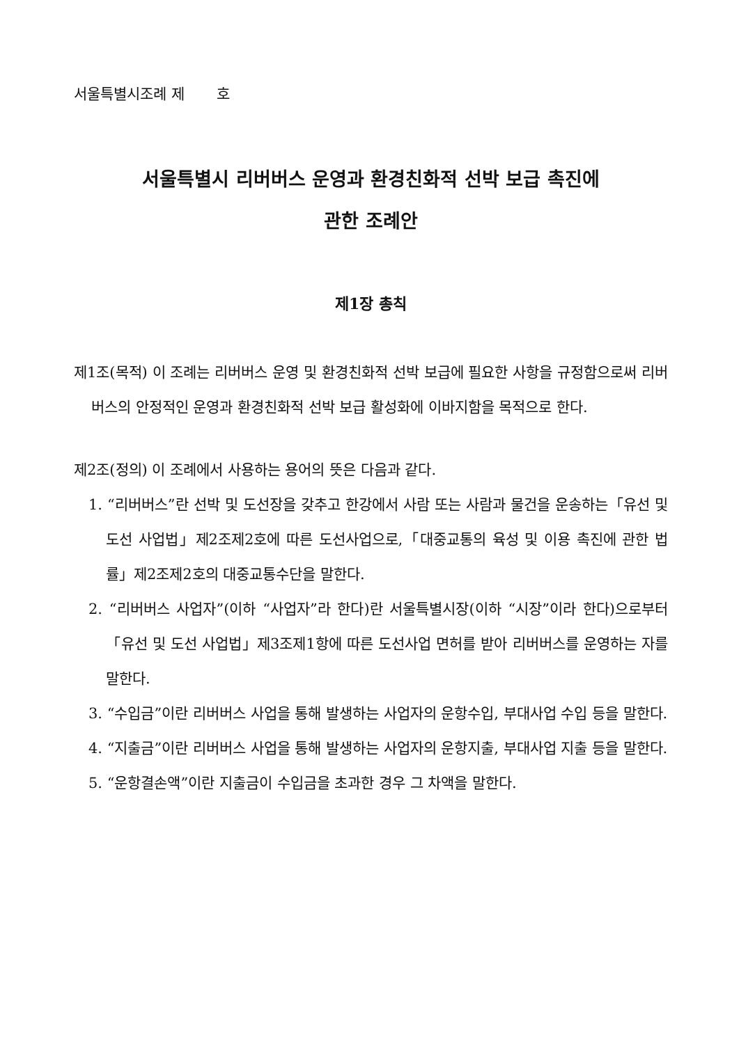서울특별시조례 제 호
서울특별시 리버버스 운영과 환경친화적 선박 보급 촉진에
관한 조례안
제1장 총칙
제1조(목적) 이 조례는 리버버스 운영 및 환경친화적 선박 보급에 필요한 사항을 규정함으로써 리버버스의 안정적인 운영과 환경친화적 선박 보급 활성화에 이바지함을 목적으로 한다.
제2조(정의) 이 조례에서 사용하는 용어의 뜻은 다음과 같다.
1. “리버버스”란 선박 및 도선장을 갖추고 한강에서 사람 또는 사람과 물건을 운송하는「유선 및 도선 사업법」제2조제2호에 따른 도선사업으로,「대중교통의 육성 및 이용 촉진에 관한 법률」제2조제2호의 대중교통수단을 말한다.
2. “리버버스 사업자”(이하 “사업자”라 한다)란 서울특별시장(이하 “시장”이라 한다)으로부터「유선 및 도선 사업법」제3조제1항에 따른 도선사업 면허를 받아 리버버스를 운영하는 자를 말한다.
3. “수입금”이란 리버버스 사업을 통해 발생하는 사업자의 운항수입, 부대사업 수입 등을 말한다.
4. “지출금”이란 리버버스 사업을 통해 발생하는 사업자의 운항지출, 부대사업 지출 등을 말한다.
5. “운항결손액”이란 지출금이 수입금을 초과한 경우 그 차액을 말한다.